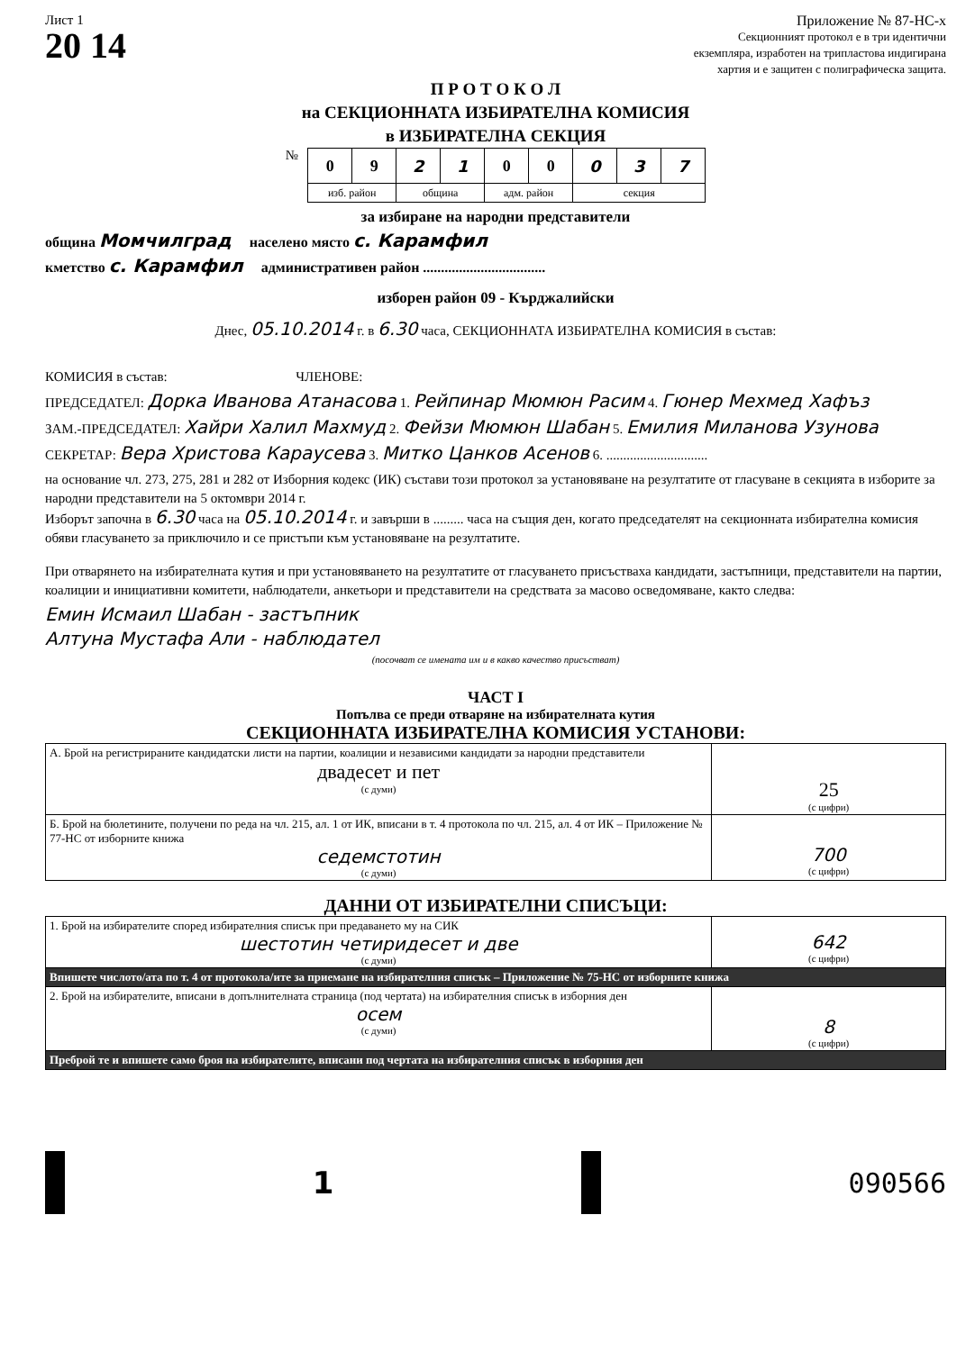Лист 1
20 14
Приложение № 87-НС-х
Секционният протокол е в три идентични
екземпляра, изработен на трипластова индигирана
хартия и е защитен с полиграфическа защита.
П Р О Т О К О Л
на СЕКЦИОННАТА ИЗБИРАТЕЛНА КОМИСИЯ
в ИЗБИРАТЕЛНА СЕКЦИЯ
№
| 0 | 9 | 2 | 1 | 0 | 0 | 0 | 3 | 7 |
| изб. район | | община | | адм. район | | секция | | |
за избиране на народни представители
община Момчилград населено място с. Карамфил
кметство с. Карамфил административен район ..................................
изборен район 09 - Кърджалийски
Днес, 05.10.2014 г. в 6.30 часа, СЕКЦИОННАТА ИЗБИРАТЕЛНА КОМИСИЯ в състав:
КОМИСИЯ в състав: ЧЛЕНОВЕ:
ПРЕДСЕДАТЕЛ: Дорка Иванова Атанасова 1. Рейпинар Мюмюн Расим 4. Гюнер Мехмед Хафъз
ЗАМ.-ПРЕДСЕДАТЕЛ: Хайри Халил Махмуд 2. Фейзи Мюмюн Шабан 5. Емилия Миланова Узунова
СЕКРЕТАР: Вера Христова Караусева 3. Митко Цанков Асенов 6. ..............................
на основание чл. 273, 275, 281 и 282 от Изборния кодекс (ИК) състави този протокол за установяване на резултатите от гласуване в секцията в изборите за народни представители на 5 октомври 2014 г.
Изборът започна в 6.30 часа на 05.10.2014 г. и завърши в ......... часа на същия ден, когато председателят на секционната избирателна комисия обяви гласуването за приключило и се пристъпи към установяване на резултатите.
При отварянето на избирателната кутия и при установяването на резултатите от гласуването присъстваха кандидати, застъпници, представители на партии, коалиции и инициативни комитети, наблюдатели, анкетьори и представители на средствата за масово осведомяване, както следва:
Емин Исмаил Шабан - застъпник
Алтуна Мустафа Али - наблюдател
(посочват се имената им и в какво качество присъстват)
ЧАСТ І
Попълва се преди отваряне на избирателната кутия
СЕКЦИОННАТА ИЗБИРАТЕЛНА КОМИСИЯ УСТАНОВИ:
| А. Брой на регистрираните кандидатски листи на партии, коалиции и независими кандидати за народни представители двадесет и пет (с думи) | 25 (с цифри) |
| Б. Брой на бюлетините, получени по реда на чл. 215, ал. 1 от ИК, вписани в т. 4 протокола по чл. 215, ал. 4 от ИК – Приложение № 77-НС от изборните книжа седемстотин (с думи) | 700 (с цифри) |
ДАННИ ОТ ИЗБИРАТЕЛНИ СПИСЪЦИ:
| 1. Брой на избирателите според избирателния списък при предаването му на СИК шестотин четиридесет и две (с думи) | 642 (с цифри) |
| Впишете числото/ата по т. 4 от протокола/ите за приемане на избирателния списък – Приложение № 75-НС от изборните книжа | |
| 2. Брой на избирателите, вписани в допълнителната страница (под чертата) на избирателния списък в изборния ден осем (с думи) | 8 (с цифри) |
| Преброй те и впишете само броя на избирателите, вписани под чертата на избирателния списък в изборния ден | |
1 090566